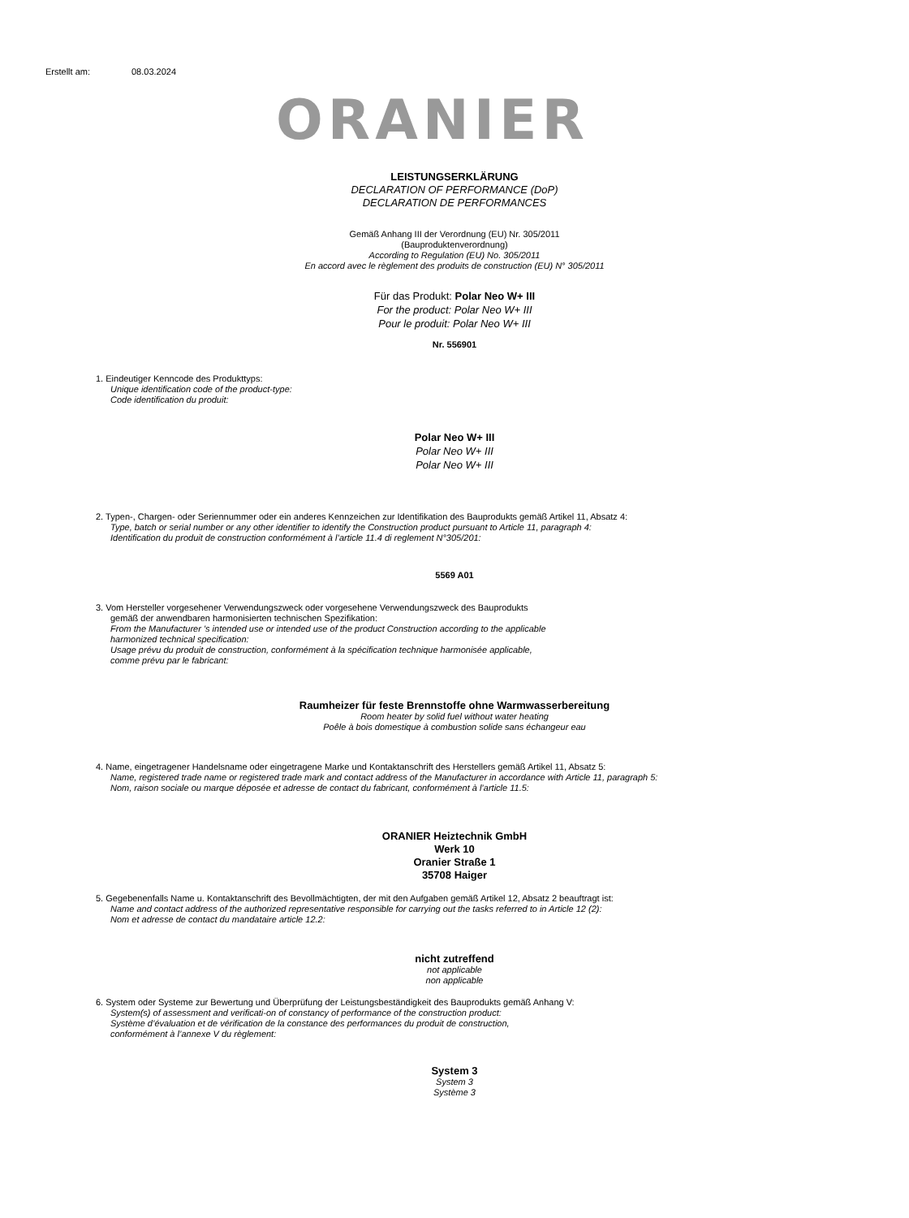Erstellt am: 08.03.2024
ORANIER
LEISTUNGSERKLÄRUNG
DECLARATION OF PERFORMANCE (DoP)
DECLARATION DE PERFORMANCES
Gemäß Anhang III der Verordnung (EU) Nr. 305/2011
(Bauproduktenverordnung)
According to Regulation (EU) No. 305/2011
En accord avec le règlement des produits de construction (EU) N° 305/2011
Für das Produkt: Polar Neo W+ III
For the product: Polar Neo W+ III
Pour le produit: Polar Neo W+ III
Nr. 556901
1. Eindeutiger Kenncode des Produkttyps:
Unique identification code of the product-type:
Code identification du produit:
Polar Neo W+ III
Polar Neo W+ III
Polar Neo W+ III
2. Typen-, Chargen- oder Seriennummer oder ein anderes Kennzeichen zur Identifikation des Bauprodukts gemäß Artikel 11, Absatz 4:
Type, batch or serial number or any other identifier to identify the Construction product pursuant to Article 11, paragraph 4:
Identification du produit de construction conformément à l’article 11.4 di reglement N°305/201:
5569 A01
3. Vom Hersteller vorgesehener Verwendungszweck oder vorgesehene Verwendungszweck des Bauprodukts
gemäß der anwendbaren harmonisierten technischen Spezifikation:
From the Manufacturer 's intended use or intended use of the product Construction according to the applicable
harmonized technical specification:
Usage prévu du produit de construction, conformément à la spécification technique harmonisée applicable,
comme prévu par le fabricant:
Raumheizer für feste Brennstoffe ohne Warmwasserbereitung
Room heater by solid fuel without water heating
Poêle à bois domestique à combustion solide sans échangeur eau
4. Name, eingetragener Handelsname oder eingetragene Marke und Kontaktanschrift des Herstellers gemäß Artikel 11, Absatz 5:
Name, registered trade name or registered trade mark and contact address of the Manufacturer in accordance with Article 11, paragraph 5:
Nom, raison sociale ou marque déposée et adresse de contact du fabricant, conformément à l’article 11.5:
ORANIER Heiztechnik GmbH
Werk 10
Oranier Straße 1
35708 Haiger
5. Gegebenenfalls Name u. Kontaktanschrift des Bevollmächtigten, der mit den Aufgaben gemäß Artikel 12, Absatz 2 beauftragt ist:
Name and contact address of the authorized representative responsible for carrying out the tasks referred to in Article 12 (2):
Nom et adresse de contact du mandataire article 12.2:
nicht zutreffend
not applicable
non applicable
6. System oder Systeme zur Bewertung und Überprüfung der Leistungsbeständigkeit des Bauprodukts gemäß Anhang V:
System(s) of assessment and verificati-on of constancy of performance of the construction product:
Système d’évaluation et de vérification de la constance des performances du produit de construction,
conformément à l’annexe V du règlement:
System 3
System 3
Système 3